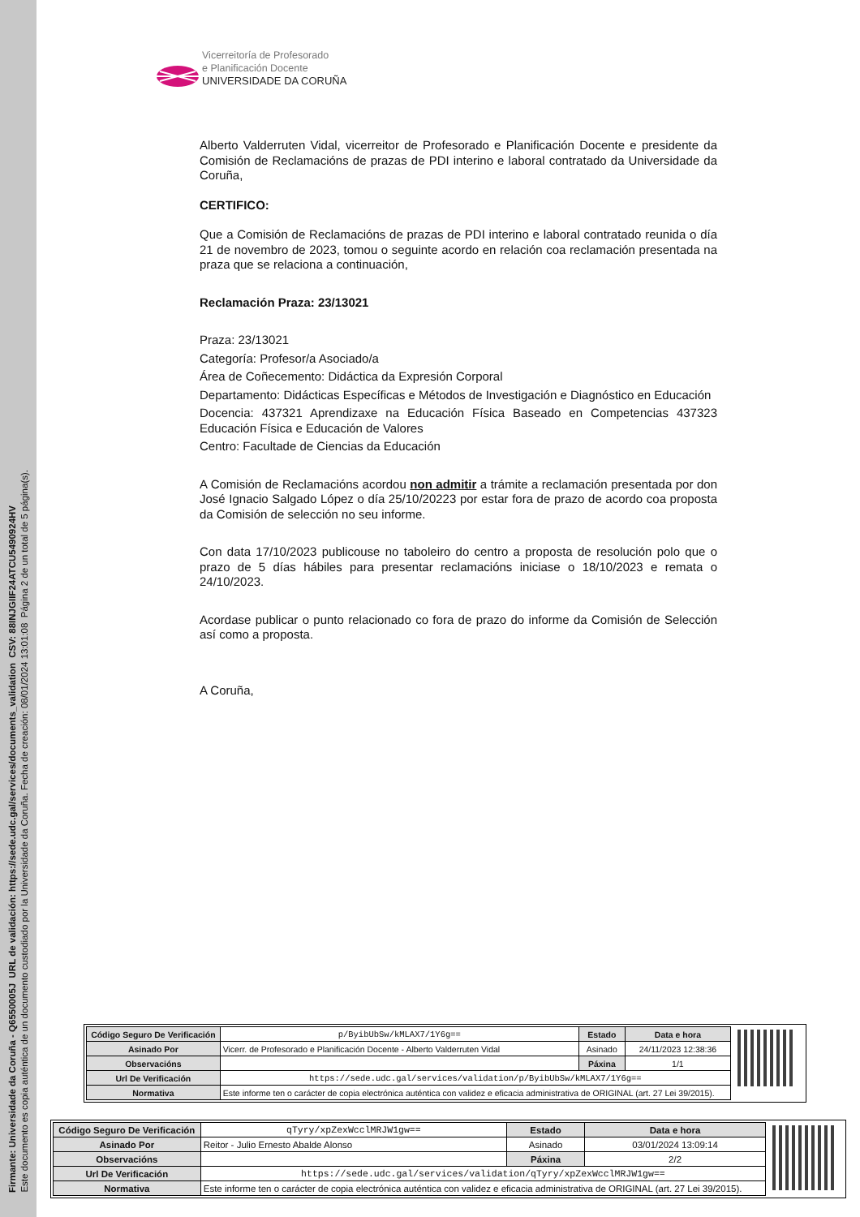Firmante: Universidade da Coruña - Q6550005J URL de validación: https://sede.udc.gal/services/documents_validation CSV: 88INJGIIF24ATCU5490924HV
Este documento es copia auténtica de un documento custodiado por la Universidade da Coruña. Fecha de creación: 08/01/2024 13:01:08 Página 2 de un total de 5 página(s).
Vicerreitoría de Profesorado
e Planificación Docente
UNIVERSIDADE DA CORUÑA
Alberto Valderruten Vidal, vicerreitor de Profesorado e Planificación Docente e presidente da Comisión de Reclamacións de prazas de PDI interino e laboral contratado da Universidade da Coruña,
CERTIFICO:
Que a Comisión de Reclamacións de prazas de PDI interino e laboral contratado reunida o día 21 de novembro de 2023, tomou o seguinte acordo en relación coa reclamación presentada na praza que se relaciona a continuación,
Reclamación Praza: 23/13021
Praza: 23/13021
Categoría: Profesor/a Asociado/a
Área de Coñecemento: Didáctica da Expresión Corporal
Departamento: Didácticas Específicas e Métodos de Investigación e Diagnóstico en Educación
Docencia: 437321 Aprendizaxe na Educación Física Baseado en Competencias 437323 Educación Física e Educación de Valores
Centro: Facultade de Ciencias da Educación
A Comisión de Reclamacións acordou non admitir a trámite a reclamación presentada por don José Ignacio Salgado López o día 25/10/20223 por estar fora de prazo de acordo coa proposta da Comisión de selección no seu informe.
Con data 17/10/2023 publicouse no taboleiro do centro a proposta de resolución polo que o prazo de 5 días hábiles para presentar reclamacións iniciase o 18/10/2023 e remata o 24/10/2023.
Acordase publicar o punto relacionado co fora de prazo do informe da Comisión de Selección así como a proposta.
A Coruña,
| Código Seguro De Verificación | p/ByibUbSw/kMLAX7/1Y6g== | Estado | Data e hora |
| Asinado Por | Vicerr. de Profesorado e Planificación Docente - Alberto Valderruten Vidal | Asinado | 24/11/2023 12:38:36 |
| Observacións | | Páxina | 1/1 |
| Url De Verificación | https://sede.udc.gal/services/validation/p/ByibUbSw/kMLAX7/1Y6g== | | |
| Normativa | Este informe ten o carácter de copia electrónica auténtica con validez e eficacia administrativa de ORIGINAL (art. 27 Lei 39/2015). | | |
| Código Seguro De Verificación | qTyry/xpZexWcclMRJW1gw== | Estado | Data e hora |
| Asinado Por | Reitor - Julio Ernesto Abalde Alonso | Asinado | 03/01/2024 13:09:14 |
| Observacións | | Páxina | 2/2 |
| Url De Verificación | https://sede.udc.gal/services/validation/qTyry/xpZexWcclMRJW1gw== | | |
| Normativa | Este informe ten o carácter de copia electrónica auténtica con validez e eficacia administrativa de ORIGINAL (art. 27 Lei 39/2015). | | |